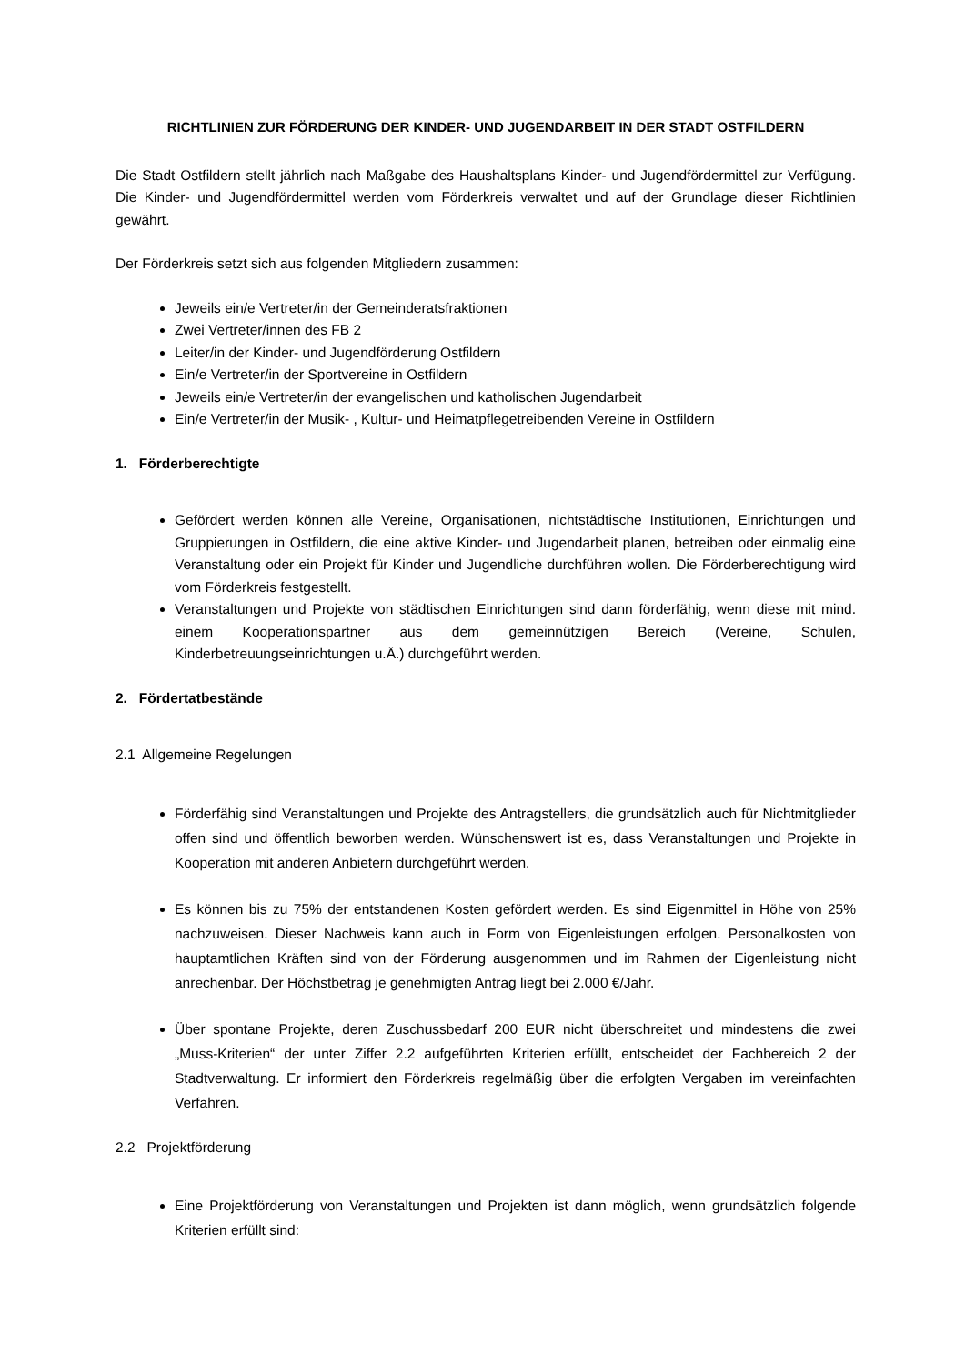RICHTLINIEN ZUR FÖRDERUNG DER KINDER- UND JUGENDARBEIT IN DER STADT OSTFILDERN
Die Stadt Ostfildern stellt jährlich nach Maßgabe des Haushaltsplans Kinder- und Jugendfördermittel zur Verfügung. Die Kinder- und Jugendfördermittel werden vom Förderkreis verwaltet und auf der Grundlage dieser Richtlinien gewährt.
Der Förderkreis setzt sich aus folgenden Mitgliedern zusammen:
Jeweils ein/e Vertreter/in der Gemeinderatsfraktionen
Zwei Vertreter/innen des FB 2
Leiter/in der Kinder- und Jugendförderung Ostfildern
Ein/e Vertreter/in der Sportvereine in Ostfildern
Jeweils ein/e Vertreter/in der evangelischen und katholischen Jugendarbeit
Ein/e Vertreter/in der Musik- , Kultur- und Heimatpflegetreibenden Vereine in Ostfildern
1. Förderberechtigte
Gefördert werden können alle Vereine, Organisationen, nichtstädtische Institutionen, Einrichtungen und Gruppierungen in Ostfildern, die eine aktive Kinder- und Jugendarbeit planen, betreiben oder einmalig eine Veranstaltung oder ein Projekt für Kinder und Jugendliche durchführen wollen. Die Förderberechtigung wird vom Förderkreis festgestellt.
Veranstaltungen und Projekte von städtischen Einrichtungen sind dann förderfähig, wenn diese mit mind. einem Kooperationspartner aus dem gemeinnützigen Bereich (Vereine, Schulen, Kinderbetreuungseinrichtungen u.Ä.) durchgeführt werden.
2. Fördertatbestände
2.1 Allgemeine Regelungen
Förderfähig sind Veranstaltungen und Projekte des Antragstellers, die grundsätzlich auch für Nichtmitglieder offen sind und öffentlich beworben werden. Wünschenswert ist es, dass Veranstaltungen und Projekte in Kooperation mit anderen Anbietern durchgeführt werden.
Es können bis zu 75% der entstandenen Kosten gefördert werden. Es sind Eigenmittel in Höhe von 25% nachzuweisen. Dieser Nachweis kann auch in Form von Eigenleistungen erfolgen. Personalkosten von hauptamtlichen Kräften sind von der Förderung ausgenommen und im Rahmen der Eigenleistung nicht anrechenbar. Der Höchstbetrag je genehmigten Antrag liegt bei 2.000 €/Jahr.
Über spontane Projekte, deren Zuschussbedarf 200 EUR nicht überschreitet und mindestens die zwei „Muss-Kriterien“ der unter Ziffer 2.2 aufgeführten Kriterien erfüllt, entscheidet der Fachbereich 2 der Stadtverwaltung. Er informiert den Förderkreis regelmäßig über die erfolgten Vergaben im vereinfachten Verfahren.
2.2 Projektförderung
Eine Projektförderung von Veranstaltungen und Projekten ist dann möglich, wenn grundsätzlich folgende Kriterien erfüllt sind: